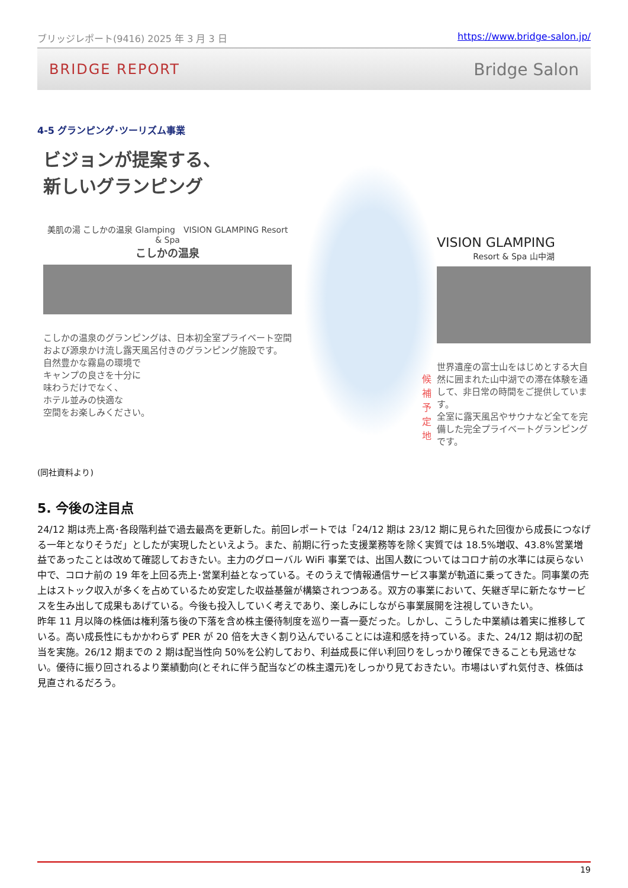ブリッジレポート(9416) 2025 年 3 月 3 日 https://www.bridge-salon.jp/
BRIDGE REPORT Bridge Salon
4-5 グランピング･ツーリズム事業
ビジョンが提案する、
新しいグランピング
美肌の湯 こしかの温泉 Glamping　VISION GLAMPING Resort & Spa
こしかの温泉
こしかの温泉のグランピングは、日本初全室プライベート空間および源泉かけ流し露天風呂付きのグランピング施設です。
自然豊かな霧島の環境で
キャンプの良さを十分に
味わうだけでなく、
ホテル並みの快適な
空間をお楽しみください。
候補予定地
VISION GLAMPING
Resort & Spa 山中湖
世界遺産の富士山をはじめとする大自然に囲まれた山中湖での滞在体験を通して、非日常の時間をご提供しています。
全室に露天風呂やサウナなど全てを完備した完全プライベートグランピングです。
(同社資料より)
5. 今後の注目点
24/12 期は売上高･各段階利益で過去最高を更新した。前回レポートでは「24/12 期は 23/12 期に見られた回復から成長につなげる一年となりそうだ」としたが実現したといえよう。また、前期に行った支援業務等を除く実質では 18.5%増収、43.8%営業増益であったことは改めて確認しておきたい。主力のグローバル WiFi 事業では、出国人数についてはコロナ前の水準には戻らない中で、コロナ前の 19 年を上回る売上･営業利益となっている。そのうえで情報通信サービス事業が軌道に乗ってきた。同事業の売上はストック収入が多くを占めているため安定した収益基盤が構築されつつある。双方の事業において、矢継ぎ早に新たなサービスを生み出して成果もあげている。今後も投入していく考えであり、楽しみにしながら事業展開を注視していきたい。
昨年 11 月以降の株価は権利落ち後の下落を含め株主優待制度を巡り一喜一憂だった。しかし、こうした中業績は着実に推移している。高い成長性にもかかわらず PER が 20 倍を大きく割り込んでいることには違和感を持っている。また、24/12 期は初の配当を実施。26/12 期までの 2 期は配当性向 50%を公約しており、利益成長に伴い利回りをしっかり確保できることも見逃せない。優待に振り回されるより業績動向(とそれに伴う配当などの株主還元)をしっかり見ておきたい。市場はいずれ気付き、株価は見直されるだろう。
19